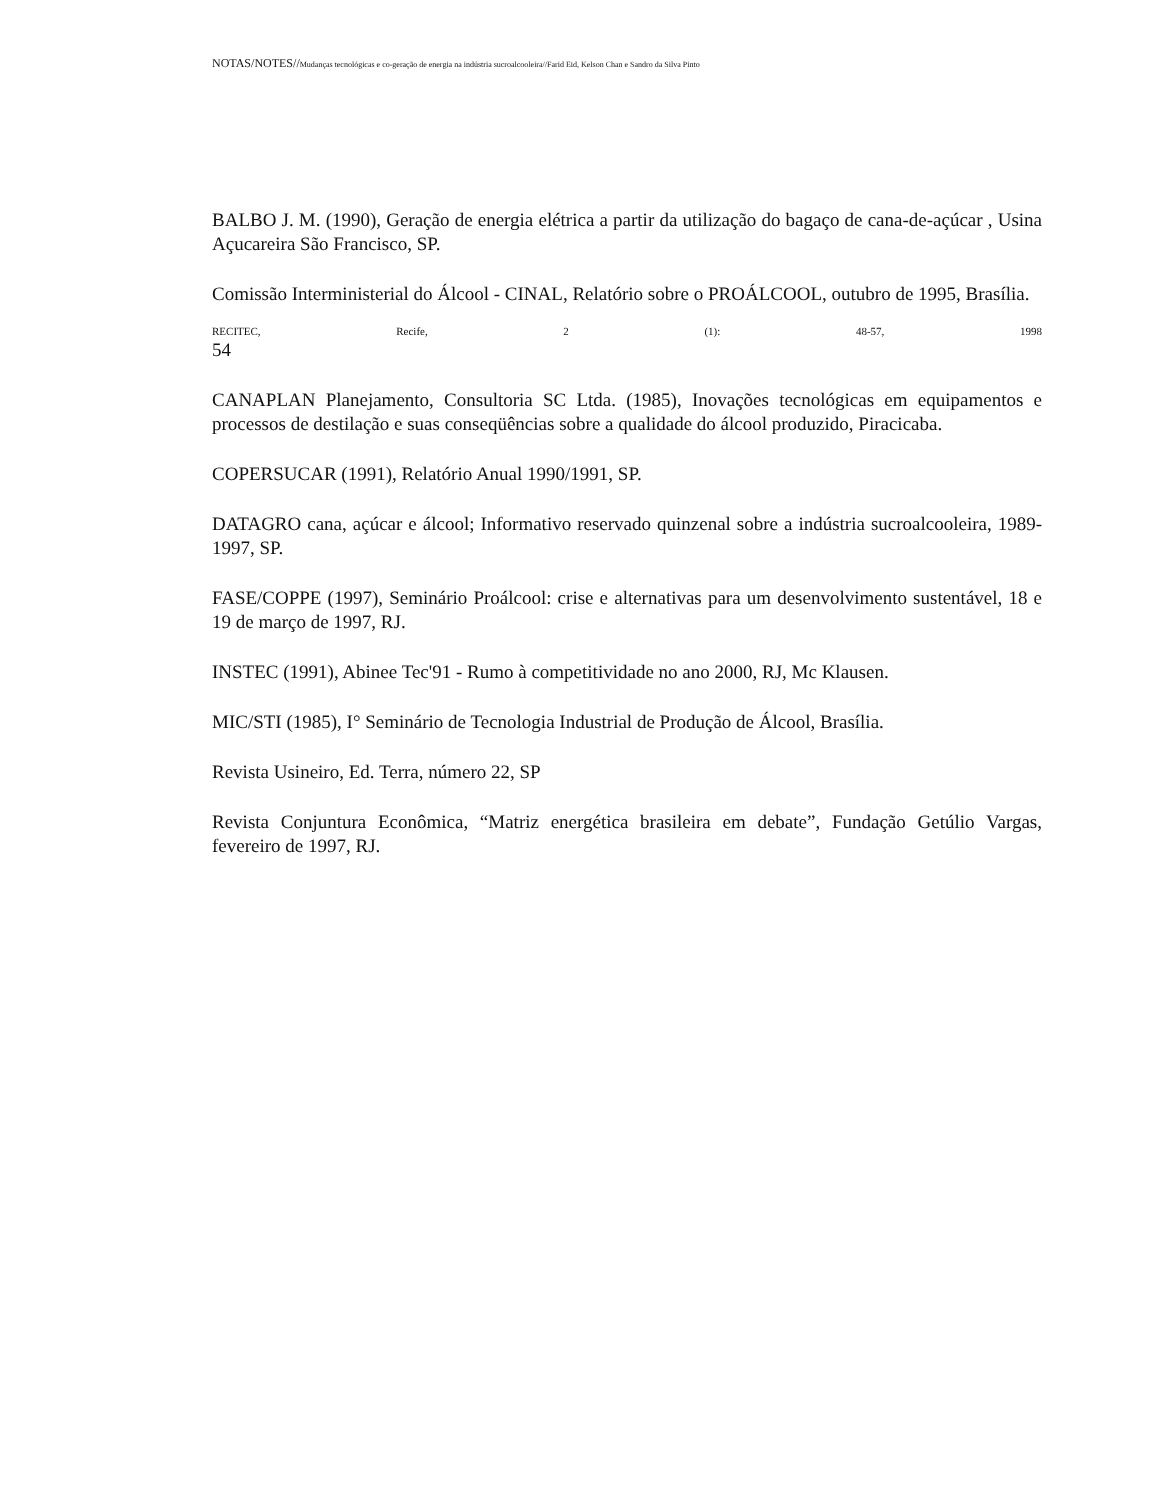NOTAS/NOTES//Mudanças tecnológicas e co-geração de energia na indústria sucroalcooleira//Farid Eid, Kelson Chan e Sandro da Silva Pinto
BALBO J. M. (1990), Geração de energia elétrica a partir da utilização do bagaço de cana-de-açúcar , Usina Açucareira São Francisco, SP.
Comissão Interministerial do Álcool - CINAL, Relatório sobre o PROÁLCOOL, outubro de 1995, Brasília.
RECITEC, Recife, 2 (1): 48-57, 1998
54
CANAPLAN Planejamento, Consultoria SC Ltda. (1985), Inovações tecnológicas em equipamentos e processos de destilação e suas conseqüências sobre a qualidade do álcool produzido, Piracicaba.
COPERSUCAR (1991), Relatório Anual 1990/1991, SP.
DATAGRO cana, açúcar e álcool; Informativo reservado quinzenal sobre a indústria sucroalcooleira, 1989-1997, SP.
FASE/COPPE (1997), Seminário Proálcool: crise e alternativas para um desenvolvimento sustentável, 18 e 19 de março de 1997, RJ.
INSTEC (1991), Abinee Tec'91 - Rumo à competitividade no ano 2000, RJ, Mc Klausen.
MIC/STI (1985), I° Seminário de Tecnologia Industrial de Produção de Álcool, Brasília.
Revista Usineiro, Ed. Terra, número 22, SP
Revista Conjuntura Econômica, “Matriz energética brasileira em debate”, Fundação Getúlio Vargas, fevereiro de 1997, RJ.